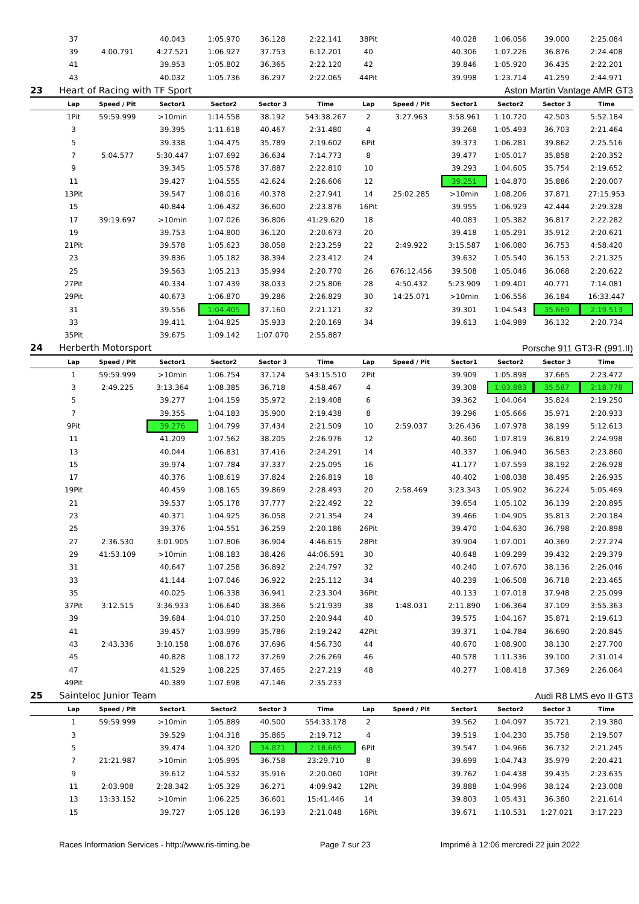| | 37 | | 40.043 | 1:05.970 | 36.128 | 2:22.141 | 38Pit | | 40.028 | 1:06.056 | 39.000 | 2:25.084 |
| | 39 | 4:00.791 | 4:27.521 | 1:06.927 | 37.753 | 6:12.201 | 40 | | 40.306 | 1:07.226 | 36.876 | 2:24.408 |
| | 41 | | 39.953 | 1:05.802 | 36.365 | 2:22.120 | 42 | | 39.846 | 1:05.920 | 36.435 | 2:22.201 |
| | 43 | | 40.032 | 1:05.736 | 36.297 | 2:22.065 | 44Pit | | 39.998 | 1:23.714 | 41.259 | 2:44.971 |
| 23 | Heart of Racing with TF Sport | | | | Aston Martin Vantage AMR GT3 | | | | | | | |
| | Lap | Speed / Pit | Sector1 | Sector2 | Sector 3 | Time | Lap | Speed / Pit | Sector1 | Sector2 | Sector 3 | Time |
| | 1Pit | 59:59.999 | >10min | 1:14.558 | 38.192 | 543:38.267 | 2 | 3:27.963 | 3:58.961 | 1:10.720 | 42.503 | 5:52.184 |
| | 3 | | 39.395 | 1:11.618 | 40.467 | 2:31.480 | 4 | | 39.268 | 1:05.493 | 36.703 | 2:21.464 |
| | 5 | | 39.338 | 1:04.475 | 35.789 | 2:19.602 | 6Pit | | 39.373 | 1:06.281 | 39.862 | 2:25.516 |
| | 7 | 5:04.577 | 5:30.447 | 1:07.692 | 36.634 | 7:14.773 | 8 | | 39.477 | 1:05.017 | 35.858 | 2:20.352 |
| | 9 | | 39.345 | 1:05.578 | 37.887 | 2:22.810 | 10 | | 39.293 | 1:04.605 | 35.754 | 2:19.652 |
| | 11 | | 39.427 | 1:04.555 | 42.624 | 2:26.606 | 12 | | 39.251 | 1:04.870 | 35.886 | 2:20.007 |
| | 13Pit | | 39.547 | 1:08.016 | 40.378 | 2:27.941 | 14 | 25:02.285 | >10min | 1:08.206 | 37.871 | 27:15.953 |
| | 15 | | 40.844 | 1:06.432 | 36.600 | 2:23.876 | 16Pit | | 39.955 | 1:06.929 | 42.444 | 2:29.328 |
| | 17 | 39:19.697 | >10min | 1:07.026 | 36.806 | 41:29.620 | 18 | | 40.083 | 1:05.382 | 36.817 | 2:22.282 |
| | 19 | | 39.753 | 1:04.800 | 36.120 | 2:20.673 | 20 | | 39.418 | 1:05.291 | 35.912 | 2:20.621 |
| | 21Pit | | 39.578 | 1:05.623 | 38.058 | 2:23.259 | 22 | 2:49.922 | 3:15.587 | 1:06.080 | 36.753 | 4:58.420 |
| | 23 | | 39.836 | 1:05.182 | 38.394 | 2:23.412 | 24 | | 39.632 | 1:05.540 | 36.153 | 2:21.325 |
| | 25 | | 39.563 | 1:05.213 | 35.994 | 2:20.770 | 26 | 676:12.456 | 39.508 | 1:05.046 | 36.068 | 2:20.622 |
| | 27Pit | | 40.334 | 1:07.439 | 38.033 | 2:25.806 | 28 | 4:50.432 | 5:23.909 | 1:09.401 | 40.771 | 7:14.081 |
| | 29Pit | | 40.673 | 1:06.870 | 39.286 | 2:26.829 | 30 | 14:25.071 | >10min | 1:06.556 | 36.184 | 16:33.447 |
| | 31 | | 39.556 | 1:04.405 | 37.160 | 2:21.121 | 32 | | 39.301 | 1:04.543 | 35.669 | 2:19.513 |
| | 33 | | 39.411 | 1:04.825 | 35.933 | 2:20.169 | 34 | | 39.613 | 1:04.989 | 36.132 | 2:20.734 |
| | 35Pit | | 39.675 | 1:09.142 | 1:07.070 | 2:55.887 | | | | | | |
| 24 | Herberth Motorsport | | | | Porsche 911 GT3-R (991.II) | | | | | | | |
| | Lap | Speed / Pit | Sector1 | Sector2 | Sector 3 | Time | Lap | Speed / Pit | Sector1 | Sector2 | Sector 3 | Time |
| | 1 | 59:59.999 | >10min | 1:06.754 | 37.124 | 543:15.510 | 2Pit | | 39.909 | 1:05.898 | 37.665 | 2:23.472 |
| | 3 | 2:49.225 | 3:13.364 | 1:08.385 | 36.718 | 4:58.467 | 4 | | 39.308 | 1:03.883 | 35.587 | 2:18.778 |
| | 5 | | 39.277 | 1:04.159 | 35.972 | 2:19.408 | 6 | | 39.362 | 1:04.064 | 35.824 | 2:19.250 |
| | 7 | | 39.355 | 1:04.183 | 35.900 | 2:19.438 | 8 | | 39.296 | 1:05.666 | 35.971 | 2:20.933 |
| | 9Pit | | 39.276 | 1:04.799 | 37.434 | 2:21.509 | 10 | 2:59.037 | 3:26.436 | 1:07.978 | 38.199 | 5:12.613 |
| | 11 | | 41.209 | 1:07.562 | 38.205 | 2:26.976 | 12 | | 40.360 | 1:07.819 | 36.819 | 2:24.998 |
| | 13 | | 40.044 | 1:06.831 | 37.416 | 2:24.291 | 14 | | 40.337 | 1:06.940 | 36.583 | 2:23.860 |
| | 15 | | 39.974 | 1:07.784 | 37.337 | 2:25.095 | 16 | | 41.177 | 1:07.559 | 38.192 | 2:26.928 |
| | 17 | | 40.376 | 1:08.619 | 37.824 | 2:26.819 | 18 | | 40.402 | 1:08.038 | 38.495 | 2:26.935 |
| | 19Pit | | 40.459 | 1:08.165 | 39.869 | 2:28.493 | 20 | 2:58.469 | 3:23.343 | 1:05.902 | 36.224 | 5:05.469 |
| | 21 | | 39.537 | 1:05.178 | 37.777 | 2:22.492 | 22 | | 39.654 | 1:05.102 | 36.139 | 2:20.895 |
| | 23 | | 40.371 | 1:04.925 | 36.058 | 2:21.354 | 24 | | 39.466 | 1:04.905 | 35.813 | 2:20.184 |
| | 25 | | 39.376 | 1:04.551 | 36.259 | 2:20.186 | 26Pit | | 39.470 | 1:04.630 | 36.798 | 2:20.898 |
| | 27 | 2:36.530 | 3:01.905 | 1:07.806 | 36.904 | 4:46.615 | 28Pit | | 39.904 | 1:07.001 | 40.369 | 2:27.274 |
| | 29 | 41:53.109 | >10min | 1:08.183 | 38.426 | 44:06.591 | 30 | | 40.648 | 1:09.299 | 39.432 | 2:29.379 |
| | 31 | | 40.647 | 1:07.258 | 36.892 | 2:24.797 | 32 | | 40.240 | 1:07.670 | 38.136 | 2:26.046 |
| | 33 | | 41.144 | 1:07.046 | 36.922 | 2:25.112 | 34 | | 40.239 | 1:06.508 | 36.718 | 2:23.465 |
| | 35 | | 40.025 | 1:06.338 | 36.941 | 2:23.304 | 36Pit | | 40.133 | 1:07.018 | 37.948 | 2:25.099 |
| | 37Pit | 3:12.515 | 3:36.933 | 1:06.640 | 38.366 | 5:21.939 | 38 | 1:48.031 | 2:11.890 | 1:06.364 | 37.109 | 3:55.363 |
| | 39 | | 39.684 | 1:04.010 | 37.250 | 2:20.944 | 40 | | 39.575 | 1:04.167 | 35.871 | 2:19.613 |
| | 41 | | 39.457 | 1:03.999 | 35.786 | 2:19.242 | 42Pit | | 39.371 | 1:04.784 | 36.690 | 2:20.845 |
| | 43 | 2:43.336 | 3:10.158 | 1:08.876 | 37.696 | 4:56.730 | 44 | | 40.670 | 1:08.900 | 38.130 | 2:27.700 |
| | 45 | | 40.828 | 1:08.172 | 37.269 | 2:26.269 | 46 | | 40.578 | 1:11.336 | 39.100 | 2:31.014 |
| | 47 | | 41.529 | 1:08.225 | 37.465 | 2:27.219 | 48 | | 40.277 | 1:08.418 | 37.369 | 2:26.064 |
| | 49Pit | | 40.389 | 1:07.698 | 47.146 | 2:35.233 | | | | | | |
| 25 | Sainteloc Junior Team | | | | Audi R8 LMS evo II GT3 | | | | | | | |
| | Lap | Speed / Pit | Sector1 | Sector2 | Sector 3 | Time | Lap | Speed / Pit | Sector1 | Sector2 | Sector 3 | Time |
| | 1 | 59:59.999 | >10min | 1:05.889 | 40.500 | 554:33.178 | 2 | | 39.562 | 1:04.097 | 35.721 | 2:19.380 |
| | 3 | | 39.529 | 1:04.318 | 35.865 | 2:19.712 | 4 | | 39.519 | 1:04.230 | 35.758 | 2:19.507 |
| | 5 | | 39.474 | 1:04.320 | 34.871 | 2:18.665 | 6Pit | | 39.547 | 1:04.966 | 36.732 | 2:21.245 |
| | 7 | 21:21.987 | >10min | 1:05.995 | 36.758 | 23:29.710 | 8 | | 39.699 | 1:04.743 | 35.979 | 2:20.421 |
| | 9 | | 39.612 | 1:04.532 | 35.916 | 2:20.060 | 10Pit | | 39.762 | 1:04.438 | 39.435 | 2:23.635 |
| | 11 | 2:03.908 | 2:28.342 | 1:05.329 | 36.271 | 4:09.942 | 12Pit | | 39.888 | 1:04.996 | 38.124 | 2:23.008 |
| | 13 | 13:33.152 | >10min | 1:06.225 | 36.601 | 15:41.446 | 14 | | 39.803 | 1:05.431 | 36.380 | 2:21.614 |
| | 15 | | 39.727 | 1:05.128 | 36.193 | 2:21.048 | 16Pit | | 39.671 | 1:10.531 | 1:27.021 | 3:17.223 |
Races Information Services - http://www.ris-timing.be Page 7 sur 23 Imprimé à 12:06 mercredi 22 juin 2022